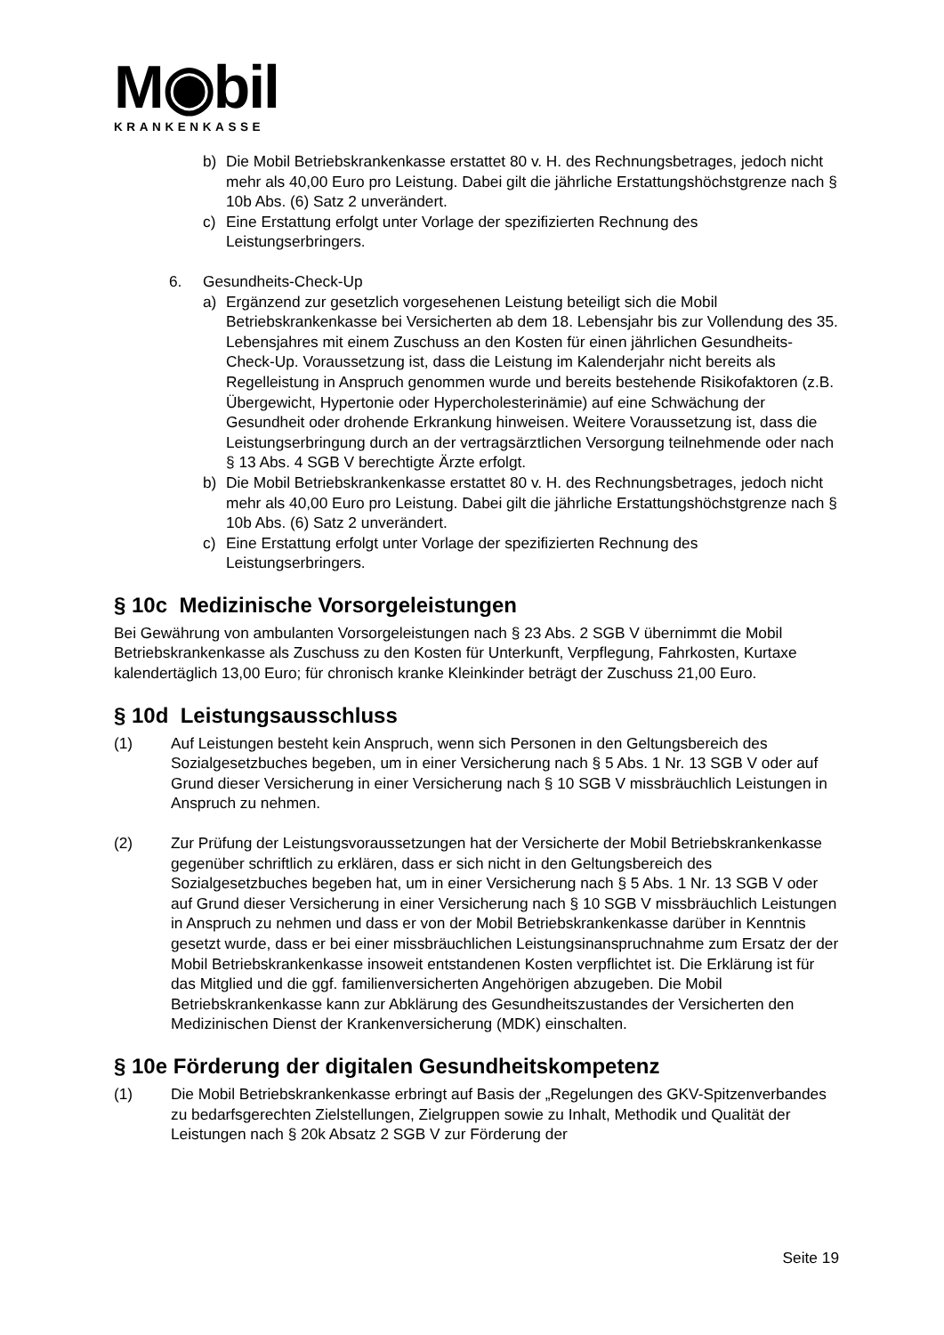M◉bil
KRANKENKASSE
b) Die Mobil Betriebskrankenkasse erstattet 80 v. H. des Rechnungsbetrages, jedoch nicht mehr als 40,00 Euro pro Leistung. Dabei gilt die jährliche Erstattungshöchstgrenze nach § 10b Abs. (6) Satz 2 unverändert.
c) Eine Erstattung erfolgt unter Vorlage der spezifizierten Rechnung des Leistungserbringers.
6. Gesundheits-Check-Up
a) Ergänzend zur gesetzlich vorgesehenen Leistung beteiligt sich die Mobil Betriebskrankenkasse bei Versicherten ab dem 18. Lebensjahr bis zur Vollendung des 35. Lebensjahres mit einem Zuschuss an den Kosten für einen jährlichen Gesundheits-Check-Up. Voraussetzung ist, dass die Leistung im Kalenderjahr nicht bereits als Regelleistung in Anspruch genommen wurde und bereits bestehende Risikofaktoren (z.B. Übergewicht, Hypertonie oder Hypercholesterinämie) auf eine Schwächung der Gesundheit oder drohende Erkrankung hinweisen. Weitere Voraussetzung ist, dass die Leistungserbringung durch an der vertragsärztlichen Versorgung teilnehmende oder nach § 13 Abs. 4 SGB V berechtigte Ärzte erfolgt.
b) Die Mobil Betriebskrankenkasse erstattet 80 v. H. des Rechnungsbetrages, jedoch nicht mehr als 40,00 Euro pro Leistung. Dabei gilt die jährliche Erstattungshöchstgrenze nach § 10b Abs. (6) Satz 2 unverändert.
c) Eine Erstattung erfolgt unter Vorlage der spezifizierten Rechnung des Leistungserbringers.
§ 10c Medizinische Vorsorgeleistungen
Bei Gewährung von ambulanten Vorsorgeleistungen nach § 23 Abs. 2 SGB V übernimmt die Mobil Betriebskrankenkasse als Zuschuss zu den Kosten für Unterkunft, Verpflegung, Fahrkosten, Kurtaxe kalendertäglich 13,00 Euro; für chronisch kranke Kleinkinder beträgt der Zuschuss 21,00 Euro.
§ 10d Leistungsausschluss
(1) Auf Leistungen besteht kein Anspruch, wenn sich Personen in den Geltungsbereich des Sozialgesetzbuches begeben, um in einer Versicherung nach § 5 Abs. 1 Nr. 13 SGB V oder auf Grund dieser Versicherung in einer Versicherung nach § 10 SGB V missbräuchlich Leistungen in Anspruch zu nehmen.
(2) Zur Prüfung der Leistungsvoraussetzungen hat der Versicherte der Mobil Betriebskrankenkasse gegenüber schriftlich zu erklären, dass er sich nicht in den Geltungsbereich des Sozialgesetzbuches begeben hat, um in einer Versicherung nach § 5 Abs. 1 Nr. 13 SGB V oder auf Grund dieser Versicherung in einer Versicherung nach § 10 SGB V missbräuchlich Leistungen in Anspruch zu nehmen und dass er von der Mobil Betriebskrankenkasse darüber in Kenntnis gesetzt wurde, dass er bei einer missbräuchlichen Leistungsinanspruchnahme zum Ersatz der der Mobil Betriebskrankenkasse insoweit entstandenen Kosten verpflichtet ist. Die Erklärung ist für das Mitglied und die ggf. familienversicherten Angehörigen abzugeben. Die Mobil Betriebskrankenkasse kann zur Abklärung des Gesundheitszustandes der Versicherten den Medizinischen Dienst der Krankenversicherung (MDK) einschalten.
§ 10e Förderung der digitalen Gesundheitskompetenz
(1) Die Mobil Betriebskrankenkasse erbringt auf Basis der „Regelungen des GKV-Spitzenverbandes zu bedarfsgerechten Zielstellungen, Zielgruppen sowie zu Inhalt, Methodik und Qualität der Leistungen nach § 20k Absatz 2 SGB V zur Förderung der
Seite 19